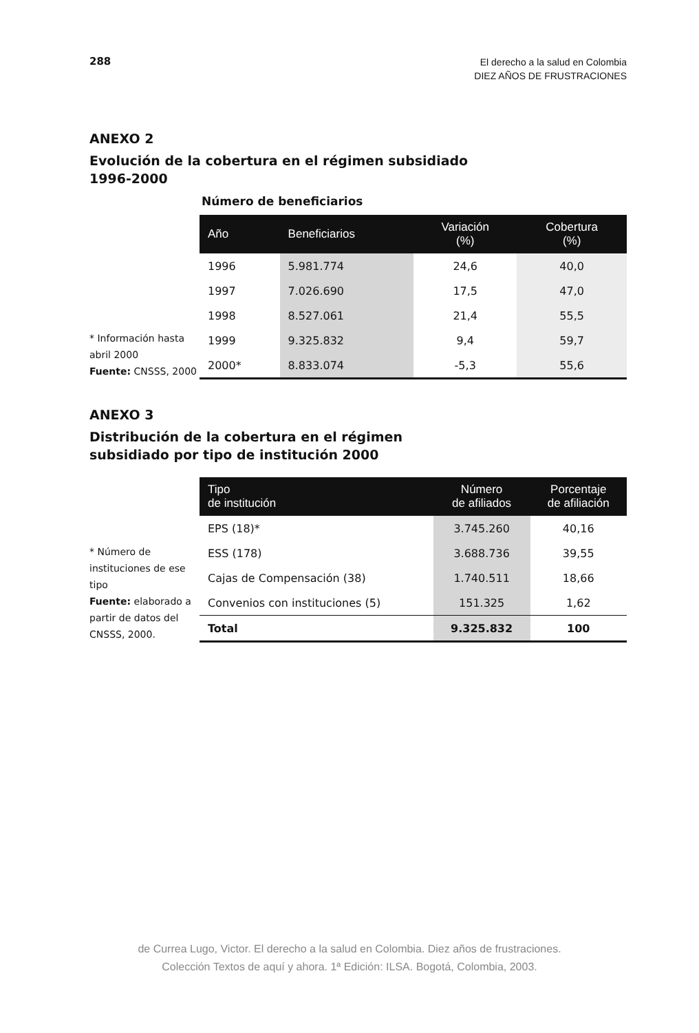288
El derecho a la salud en Colombia
DIEZ AÑOS DE FRUSTRACIONES
ANEXO 2
Evolución de la cobertura en el régimen subsidiado
1996-2000
Número de beneficiarios
* Información hasta abril 2000
Fuente: CNSSS, 2000
| Año | Beneficiarios | Variación (%) | Cobertura (%) |
| --- | --- | --- | --- |
| 1996 | 5.981.774 | 24,6 | 40,0 |
| 1997 | 7.026.690 | 17,5 | 47,0 |
| 1998 | 8.527.061 | 21,4 | 55,5 |
| 1999 | 9.325.832 | 9,4 | 59,7 |
| 2000* | 8.833.074 | -5,3 | 55,6 |
ANEXO 3
Distribución de la cobertura en el régimen
subsidiado por tipo de institución 2000
* Número de instituciones de ese tipo
Fuente: elaborado a partir de datos del CNSSS, 2000.
| Tipo de institución | Número de afiliados | Porcentaje de afiliación |
| --- | --- | --- |
| EPS (18)* | 3.745.260 | 40,16 |
| ESS (178) | 3.688.736 | 39,55 |
| Cajas de Compensación (38) | 1.740.511 | 18,66 |
| Convenios con instituciones (5) | 151.325 | 1,62 |
| Total | 9.325.832 | 100 |
de Currea Lugo, Victor. El derecho a la salud en Colombia. Diez años de frustraciones.
Colección Textos de aquí y ahora. 1ª Edición: ILSA. Bogotá, Colombia, 2003.